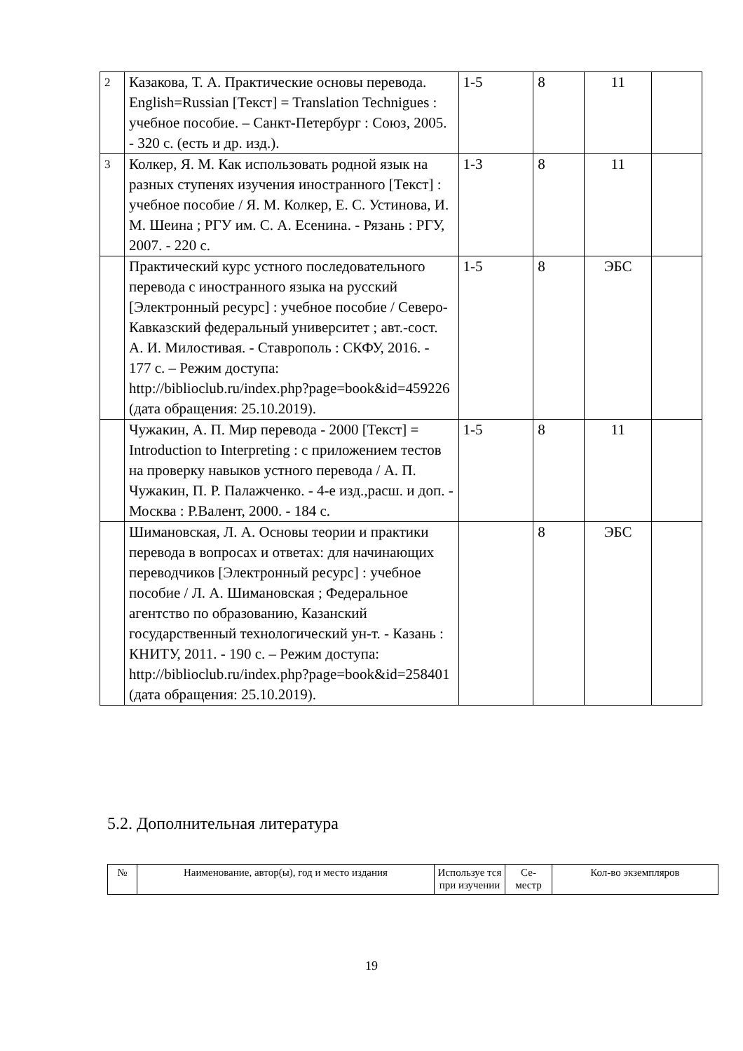| 2 | Казакова, Т. А. Практические основы перевода. English=Russian [Текст] = Translation Technigues : учебное пособие. – Санкт-Петербург : Союз, 2005. - 320 с. (есть и др. изд.). | 1-5 | 8 | 11 | |
| 3 | Колкер, Я. М. Как использовать родной язык на разных ступенях изучения иностранного [Текст] : учебное пособие / Я. М. Колкер, Е. С. Устинова, И. М. Шеина ; РГУ им. С. А. Есенина. - Рязань : РГУ, 2007. - 220 с. | 1-3 | 8 | 11 | |
| | Практический курс устного последовательного перевода с иностранного языка на русский [Электронный ресурс] : учебное пособие / Северо-Кавказский федеральный университет ; авт.-сост. А. И. Милостивая. - Ставрополь : СКФУ, 2016. - 177 с. – Режим доступа: http://biblioclub.ru/index.php?page=book&id=459226 (дата обращения: 25.10.2019). | 1-5 | 8 | ЭБС | |
| | Чужакин, А. П. Мир перевода - 2000 [Текст] = Introduction to Interpreting : с приложением тестов на проверку навыков устного перевода / А. П. Чужакин, П. Р. Палажченко. - 4-е изд.,расш. и доп. - Москва : Р.Валент, 2000. - 184 с. | 1-5 | 8 | 11 | |
| | Шимановская, Л. А. Основы теории и практики перевода в вопросах и ответах: для начинающих переводчиков [Электронный ресурс] : учебное пособие / Л. А. Шимановская ; Федеральное агентство по образованию, Казанский государственный технологический ун-т. - Казань : КНИТУ, 2011. - 190 с. – Режим доступа: http://biblioclub.ru/index.php?page=book&id=258401 (дата обращения: 25.10.2019). | | 8 | ЭБС | |
5.2. Дополнительная литература
| № | Наименование, автор(ы), год и место издания | Используе тся при изучении | Се-местр | Кол-во экземпляров |
| --- | --- | --- | --- | --- |
19